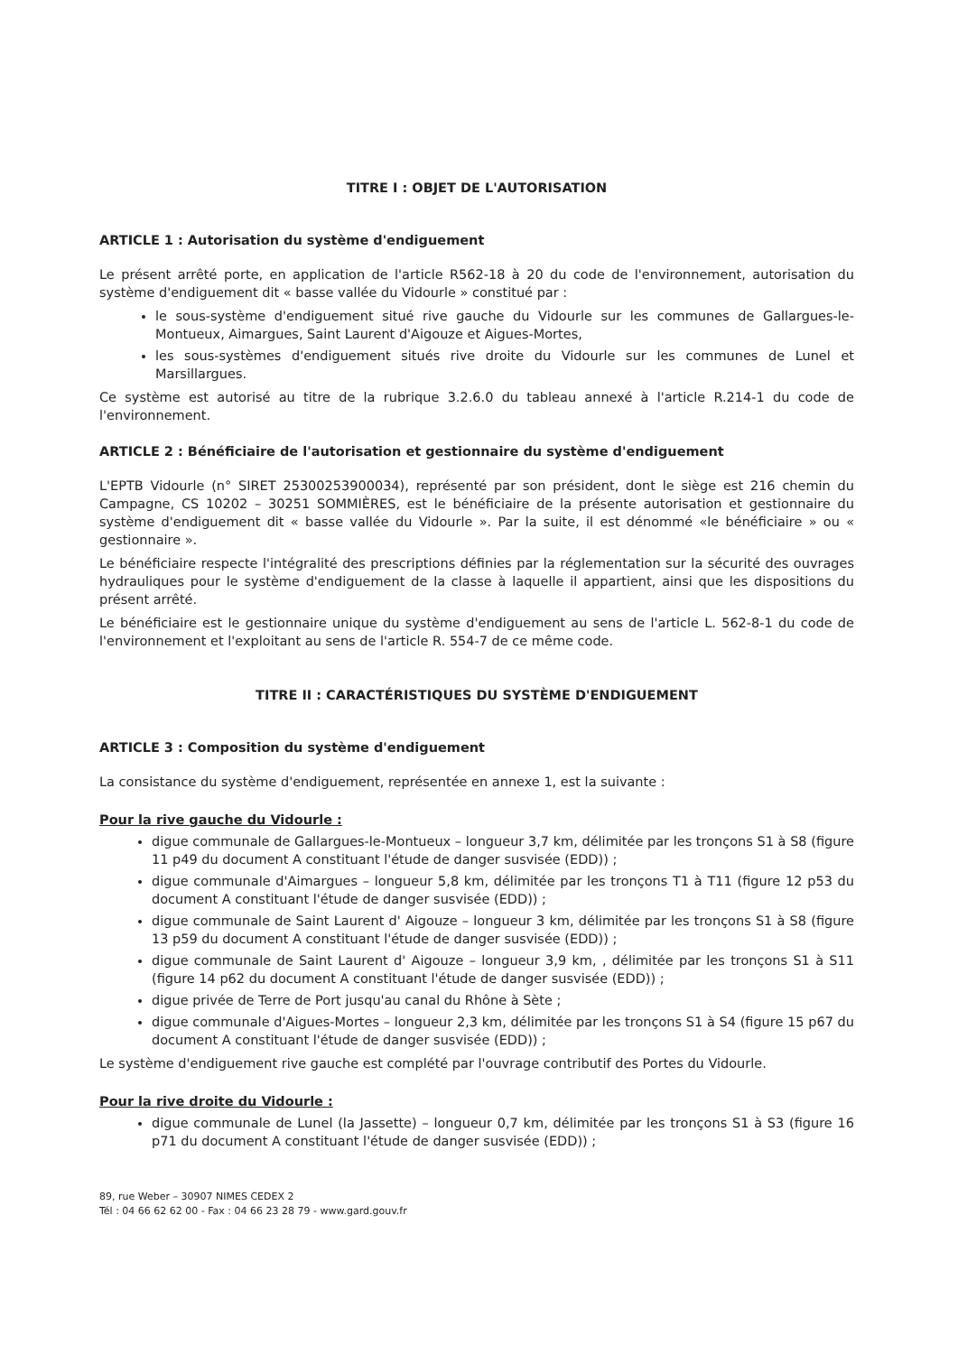TITRE I : OBJET DE L'AUTORISATION
ARTICLE 1 : Autorisation du système d'endiguement
Le présent arrêté porte, en application de l'article R562-18 à 20 du code de l'environnement, autorisation du système d'endiguement dit « basse vallée du Vidourle » constitué par :
le sous-système d'endiguement situé rive gauche du Vidourle sur les communes de Gallargues-le-Montueux, Aimargues, Saint Laurent d'Aigouze et Aigues-Mortes,
les sous-systèmes d'endiguement situés rive droite du Vidourle sur les communes de Lunel et Marsillargues.
Ce système est autorisé au titre de la rubrique 3.2.6.0 du tableau annexé à l'article R.214-1 du code de l'environnement.
ARTICLE 2 : Bénéficiaire de l'autorisation et gestionnaire du système d'endiguement
L'EPTB Vidourle (n° SIRET 25300253900034), représenté par son président, dont le siège est 216 chemin du Campagne, CS 10202 – 30251 SOMMIÈRES, est le bénéficiaire de la présente autorisation et gestionnaire du système d'endiguement dit « basse vallée du Vidourle ». Par la suite, il est dénommé «le bénéficiaire » ou « gestionnaire ».
Le bénéficiaire respecte l'intégralité des prescriptions définies par la réglementation sur la sécurité des ouvrages hydrauliques pour le système d'endiguement de la classe à laquelle il appartient, ainsi que les dispositions du présent arrêté.
Le bénéficiaire est le gestionnaire unique du système d'endiguement au sens de l'article L. 562-8-1 du code de l'environnement et l'exploitant au sens de l'article R. 554-7 de ce même code.
TITRE II : CARACTÉRISTIQUES DU SYSTÈME D'ENDIGUEMENT
ARTICLE 3 : Composition du système d'endiguement
La consistance du système d'endiguement, représentée en annexe 1, est la suivante :
Pour la rive gauche du Vidourle :
digue communale de Gallargues-le-Montueux – longueur 3,7 km, délimitée par les tronçons S1 à S8 (figure 11 p49 du document A constituant l'étude de danger susvisée (EDD)) ;
digue communale d'Aimargues – longueur 5,8 km, délimitée par les tronçons T1 à T11 (figure 12 p53 du document A constituant l'étude de danger susvisée (EDD)) ;
digue communale de Saint Laurent d' Aigouze – longueur 3 km, délimitée par les tronçons S1 à S8 (figure 13 p59 du document A constituant l'étude de danger susvisée (EDD)) ;
digue communale de Saint Laurent d' Aigouze – longueur 3,9 km, , délimitée par les tronçons S1 à S11 (figure 14 p62 du document A constituant l'étude de danger susvisée (EDD)) ;
digue privée de Terre de Port jusqu'au canal du Rhône à Sète ;
digue communale d'Aigues-Mortes – longueur 2,3 km, délimitée par les tronçons S1 à S4 (figure 15 p67 du document A constituant l'étude de danger susvisée (EDD)) ;
Le système d'endiguement rive gauche est complété par l'ouvrage contributif des Portes du Vidourle.
Pour la rive droite du Vidourle :
digue communale de Lunel (la Jassette) – longueur 0,7 km, délimitée par les tronçons S1 à S3 (figure 16 p71 du document A constituant l'étude de danger susvisée (EDD)) ;
89, rue Weber – 30907 NIMES CEDEX 2
Tél : 04 66 62 62 00 - Fax : 04 66 23 28 79 - www.gard.gouv.fr